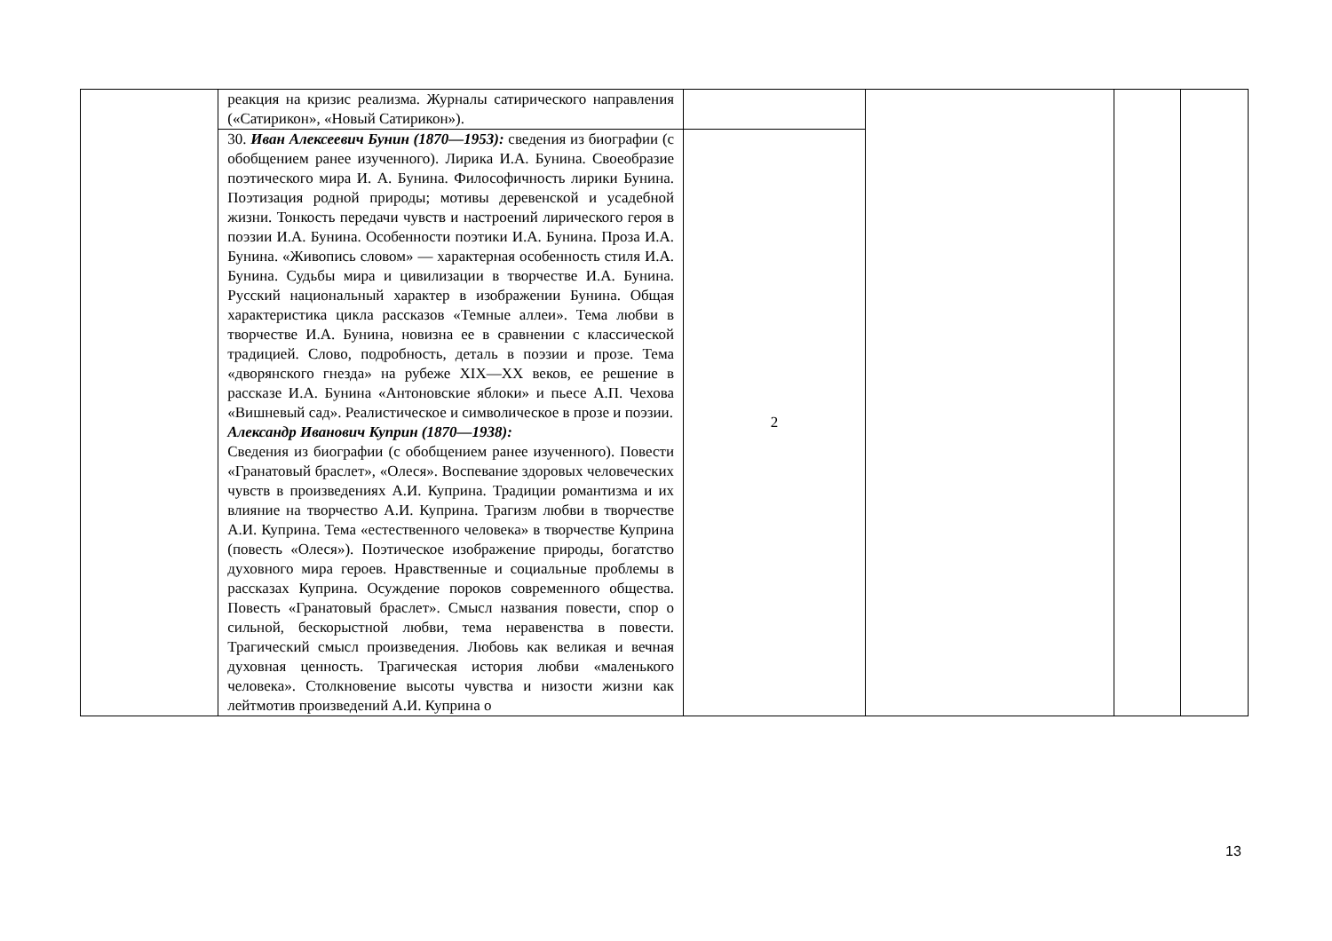| | реакция на кризис реализма. Журналы сатирического направления («Сатирикон», «Новый Сатирикон»). | | | | |
| | 30. Иван Алексеевич Бунин (1870—1953): сведения из биографии (с обобщением ранее изученного). Лирика И.А. Бунина. Своеобразие поэтического мира И. А. Бунина. Философичность лирики Бунина. Поэтизация родной природы; мотивы деревенской и усадебной жизни. Тонкость передачи чувств и настроений лирического героя в поэзии И.А. Бунина. Особенности поэтики И.А. Бунина. Проза И.А. Бунина. «Живопись словом» — характерная особенность стиля И.А. Бунина. Судьбы мира и цивилизации в творчестве И.А. Бунина. Русский национальный характер в изображении Бунина. Общая характеристика цикла рассказов «Темные аллеи». Тема любви в творчестве И.А. Бунина, новизна ее в сравнении с классической традицией. Слово, подробность, деталь в поэзии и прозе. Тема «дворянского гнезда» на рубеже XIX—XX веков, ее решение в рассказе И.А. Бунина «Антоновские яблоки» и пьесе А.П. Чехова «Вишневый сад». Реалистическое и символическое в прозе и поэзии. Александр Иванович Куприн (1870—1938): Сведения из биографии (с обобщением ранее изученного). Повести «Гранатовый браслет», «Олеся». Воспевание здоровых человеческих чувств в произведениях А.И. Куприна. Традиции романтизма и их влияние на творчество А.И. Куприна. Трагизм любви в творчестве А.И. Куприна. Тема «естественного человека» в творчестве Куприна (повесть «Олеся»). Поэтическое изображение природы, богатство духовного мира героев. Нравственные и социальные проблемы в рассказах Куприна. Осуждение пороков современного общества. Повесть «Гранатовый браслет». Смысл названия повести, спор о сильной, бескорыстной любви, тема неравенства в повести. Трагический смысл произведения. Любовь как великая и вечная духовная ценность. Трагическая история любви «маленького человека». Столкновение высоты чувства и низости жизни как лейтмотив произведений А.И. Куприна о | 2 | | | |
13